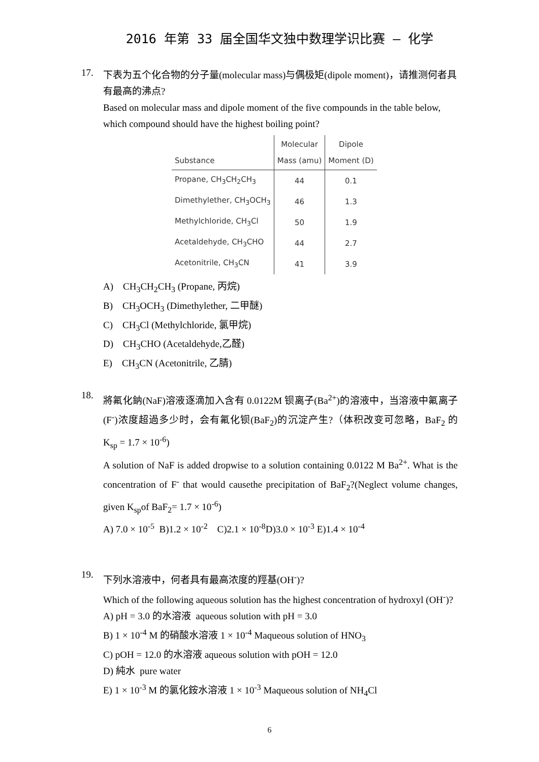2016 年第 33 届全国华文独中数理学识比赛 – 化学
17.
下表为五个化合物的分子量(molecular mass)与偶极矩(dipole moment)，请推测何者具有最高的沸点?
Based on molecular mass and dipole moment of the five compounds in the table below, which compound should have the highest boiling point?
| Substance | Molecular Mass (amu) | Dipole Moment (D) |
| --- | --- | --- |
| Propane, CH<sub>3</sub>CH<sub>2</sub>CH<sub>3</sub> | 44 | 0.1 |
| Dimethylether, CH<sub>3</sub>OCH<sub>3</sub> | 46 | 1.3 |
| Methylchloride, CH<sub>3</sub>Cl | 50 | 1.9 |
| Acetaldehyde, CH<sub>3</sub>CHO | 44 | 2.7 |
| Acetonitrile, CH<sub>3</sub>CN | 41 | 3.9 |
A) CH<sub>3</sub>CH<sub>2</sub>CH<sub>3</sub> (Propane, 丙烷)
B) CH<sub>3</sub>OCH<sub>3</sub> (Dimethylether, 二甲醚)
C) CH<sub>3</sub>Cl (Methylchloride, 氯甲烷)
D) CH<sub>3</sub>CHO (Acetaldehyde,乙醛)
E) CH<sub>3</sub>CN (Acetonitrile, 乙腈)
18.
將氟化鈉(NaF)溶液逐滴加入含有 0.0122M 钡离子(Ba<sup>2+</sup>)的溶液中，当溶液中氟离子(F<sup>-</sup>)浓度超過多少时，会有氟化钡(BaF<sub>2</sub>)的沉淀产生?（体积改变可忽略，BaF<sub>2</sub> 的 K<sub>sp</sub> = 1.7 × 10<sup>-6</sup>)
A solution of NaF is added dropwise to a solution containing 0.0122 M Ba<sup>2+</sup>. What is the concentration of F<sup>-</sup> that would causethe precipitation of BaF<sub>2</sub>?(Neglect volume changes, given K<sub>sp</sub>of BaF<sub>2</sub>= 1.7 × 10<sup>-6</sup>)
A) 7.0 × 10<sup>-5</sup> B)1.2 × 10<sup>-2</sup> C)2.1 × 10<sup>-8</sup>D)3.0 × 10<sup>-3</sup> E)1.4 × 10<sup>-4</sup>
19.
下列水溶液中，何者具有最高浓度的羥基(OH<sup>-</sup>)?
Which of the following aqueous solution has the highest concentration of hydroxyl (OH<sup>-</sup>)?
A) pH = 3.0 的水溶液 aqueous solution with pH = 3.0
B) 1 × 10<sup>-4</sup> M 的硝酸水溶液 1 × 10<sup>-4</sup> Maqueous solution of HNO<sub>3</sub>
C) pOH = 12.0 的水溶液 aqueous solution with pOH = 12.0
D) 純水 pure water
E) 1 × 10<sup>-3</sup> M 的氯化銨水溶液 1 × 10<sup>-3</sup> Maqueous solution of NH<sub>4</sub>Cl
6